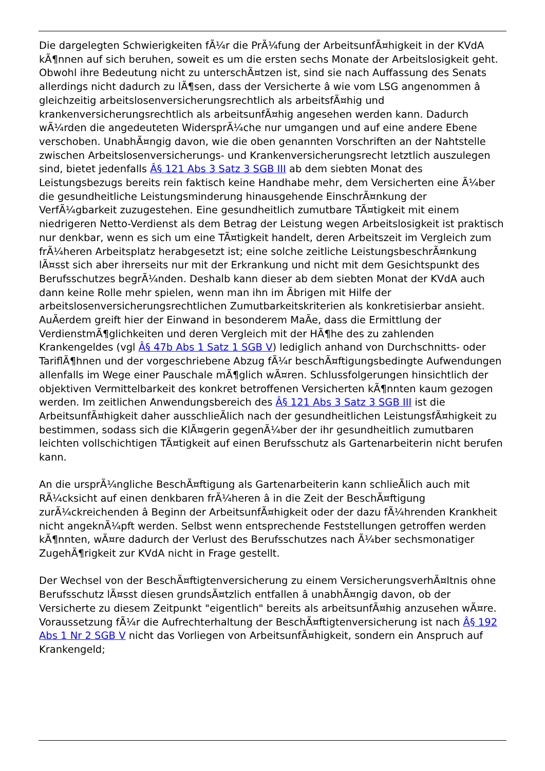Die dargelegten Schwierigkeiten fÃ¼r die PrÃ¼fung der ArbeitsunfÃ¤higkeit in der KVdA kÃ¶nnen auf sich beruhen, soweit es um die ersten sechs Monate der Arbeitslosigkeit geht. Obwohl ihre Bedeutung nicht zu unterschÃ¤tzen ist, sind sie nach Auffassung des Senats allerdings nicht dadurch zu lÃ¶sen, dass der Versicherte â wie vom LSG angenommen â gleichzeitig arbeitslosenversicherungsrechtlich als arbeitsfÃ¤hig und krankenversicherungsrechtlich als arbeitsunfÃ¤hig angesehen werden kann. Dadurch wÃ¼rden die angedeuteten WidersprÃ¼che nur umgangen und auf eine andere Ebene verschoben. UnabhÃ¤ngig davon, wie die oben genannten Vorschriften an der Nahtstelle zwischen Arbeitslosenversicherungs- und Krankenversicherungsrecht letztlich auszulegen sind, bietet jedenfalls Â§ 121 Abs 3 Satz 3 SGB III ab dem siebten Monat des Leistungsbezugs bereits rein faktisch keine Handhabe mehr, dem Versicherten eine Ã¼ber die gesundheitliche Leistungsminderung hinausgehende EinschrÃ¤nkung der VerfÃ¼gbarkeit zuzugestehen. Eine gesundheitlich zumutbare TÃ¤tigkeit mit einem niedrigeren Netto-Verdienst als dem Betrag der Leistung wegen Arbeitslosigkeit ist praktisch nur denkbar, wenn es sich um eine TÃ¤tigkeit handelt, deren Arbeitszeit im Vergleich zum frÃ¼heren Arbeitsplatz herabgesetzt ist; eine solche zeitliche LeistungsbeschrÃ¤nkung lÃ¤sst sich aber ihrerseits nur mit der Erkrankung und nicht mit dem Gesichtspunkt des Berufsschutzes begrÃ¼nden. Deshalb kann dieser ab dem siebten Monat der KVdA auch dann keine Rolle mehr spielen, wenn man ihn im Ãbrigen mit Hilfe der arbeitslosenversicherungsrechtlichen Zumutbarkeitskriterien als konkretisierbar ansieht. AuÃerdem greift hier der Einwand in besonderem MaÃe, dass die Ermittlung der VerdienstmÃ¶glichkeiten und deren Vergleich mit der HÃ¶he des zu zahlenden Krankengeldes (vgl Â§ 47b Abs 1 Satz 1 SGB V) lediglich anhand von Durchschnitts- oder TariflÃ¶hnen und der vorgeschriebene Abzug fÃ¼r beschÃ¤ftigungsbedingte Aufwendungen allenfalls im Wege einer Pauschale mÃ¶glich wÃ¤ren. Schlussfolgerungen hinsichtlich der objektiven Vermittelbarkeit des konkret betroffenen Versicherten kÃ¶nnten kaum gezogen werden. Im zeitlichen Anwendungsbereich des Â§ 121 Abs 3 Satz 3 SGB III ist die ArbeitsunfÃ¤higkeit daher ausschlieÃlich nach der gesundheitlichen LeistungsfÃ¤higkeit zu bestimmen, sodass sich die KlÃ¤gerin gegenÃ¼ber der ihr gesundheitlich zumutbaren leichten vollschichtigen TÃ¤tigkeit auf einen Berufsschutz als Gartenarbeiterin nicht berufen kann.
An die ursprÃ¼ngliche BeschÃ¤ftigung als Gartenarbeiterin kann schlieÃlich auch mit RÃ¼cksicht auf einen denkbaren frÃ¼heren â in die Zeit der BeschÃ¤ftigung zurÃ¼ckreichenden â Beginn der ArbeitsunfÃ¤higkeit oder der dazu fÃ¼hrenden Krankheit nicht angeknÃ¼pft werden. Selbst wenn entsprechende Feststellungen getroffen werden kÃ¶nnten, wÃ¤re dadurch der Verlust des Berufsschutzes nach Ã¼ber sechsmonatiger ZugehÃ¶rigkeit zur KVdA nicht in Frage gestellt.
Der Wechsel von der BeschÃ¤ftigtenversicherung zu einem VersicherungsverhÃ¤ltnis ohne Berufsschutz lÃ¤sst diesen grundsÃ¤tzlich entfallen â unabhÃ¤ngig davon, ob der Versicherte zu diesem Zeitpunkt "eigentlich" bereits als arbeitsunfÃ¤hig anzusehen wÃ¤re. Voraussetzung fÃ¼r die Aufrechterhaltung der BeschÃ¤ftigtenversicherung ist nach Â§ 192 Abs 1 Nr 2 SGB V nicht das Vorliegen von ArbeitsunfÃ¤higkeit, sondern ein Anspruch auf Krankengeld;